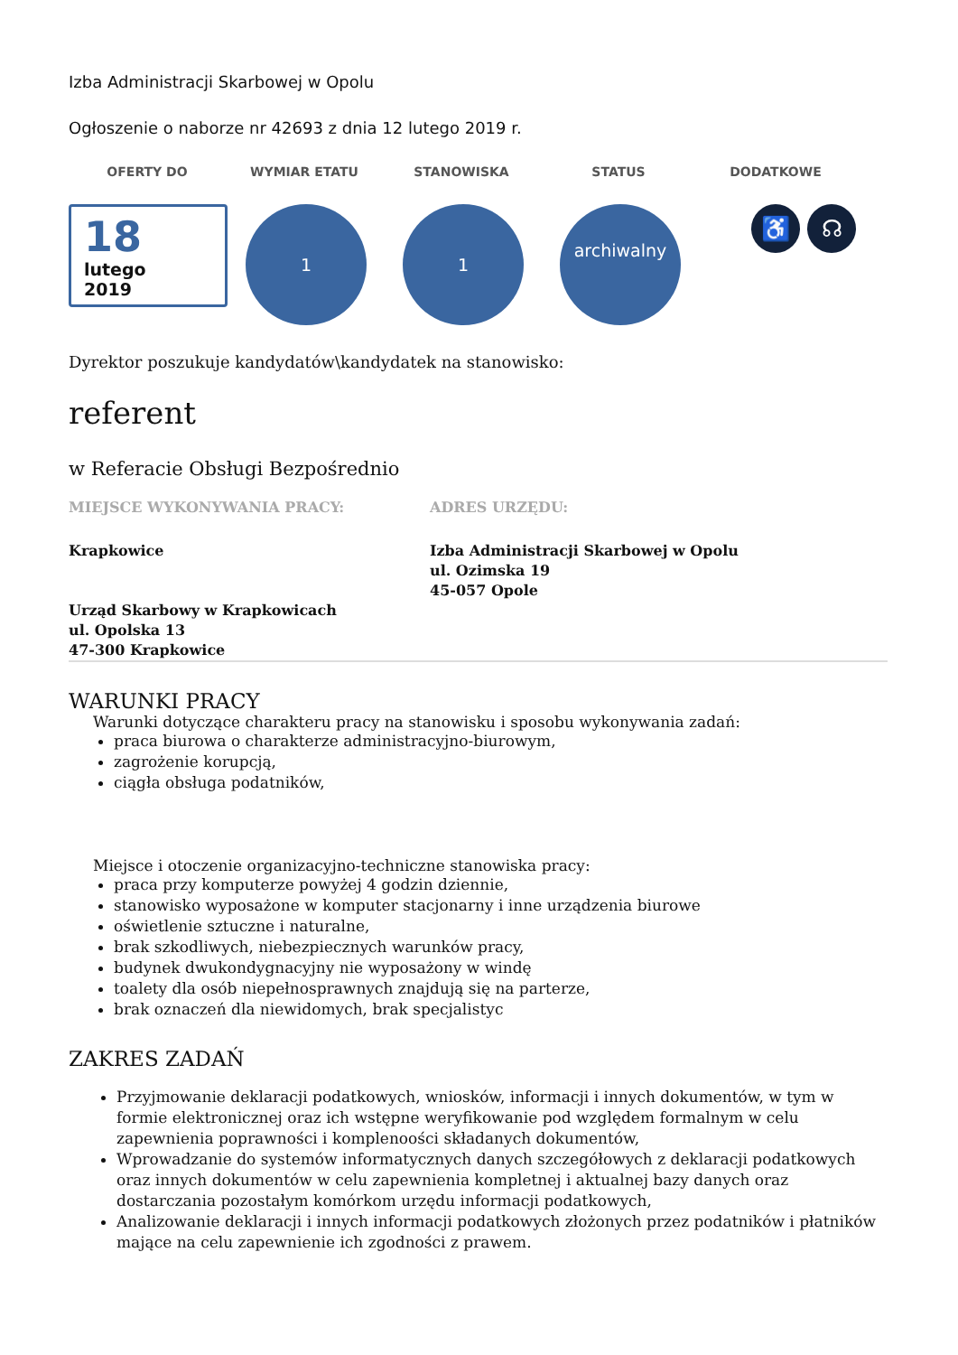Izba Administracji Skarbowej w Opolu
Ogłoszenie o naborze nr 42693 z dnia 12 lutego 2019 r.
OFERTY DO WYMIAR ETATU STANOWISKA STATUS DODATKOWE
18
lutego
2019
1 1
archiwalny
♿ ☊
Dyrektor poszukuje kandydatów\kandydatek na stanowisko:
referent
w Referacie Obsługi Bezpośrednio
MIEJSCE WYKONYWANIA PRACY: ADRES URZĘDU:
Krapkowice
Urząd Skarbowy w Krapkowicach
ul. Opolska 13
47-300 Krapkowice
Izba Administracji Skarbowej w Opolu
ul. Ozimska 19
45-057 Opole
WARUNKI PRACY
Warunki dotyczące charakteru pracy na stanowisku i sposobu wykonywania zadań:
praca biurowa o charakterze administracyjno-biurowym,
zagrożenie korupcją,
ciągła obsługa podatników,
Miejsce i otoczenie organizacyjno-techniczne stanowiska pracy:
praca przy komputerze powyżej 4 godzin dziennie,
stanowisko wyposażone w komputer stacjonarny i inne urządzenia biurowe
oświetlenie sztuczne i naturalne,
brak szkodliwych, niebezpiecznych warunków pracy,
budynek dwukondygnacyjny nie wyposażony w windę
toalety dla osób niepełnosprawnych znajdują się na parterze,
brak oznaczeń dla niewidomych, brak specjalistyc
ZAKRES ZADAŃ
Przyjmowanie deklaracji podatkowych, wniosków, informacji i innych dokumentów, w tym w formie elektronicznej oraz ich wstępne weryfikowanie pod względem formalnym w celu zapewnienia poprawności i komplenoości składanych dokumentów,
Wprowadzanie do systemów informatycznych danych szczegółowych z deklaracji podatkowych oraz innych dokumentów w celu zapewnienia kompletnej i aktualnej bazy danych oraz dostarczania pozostałym komórkom urzędu informacji podatkowych,
Analizowanie deklaracji i innych informacji podatkowych złożonych przez podatników i płatników mające na celu zapewnienie ich zgodności z prawem.